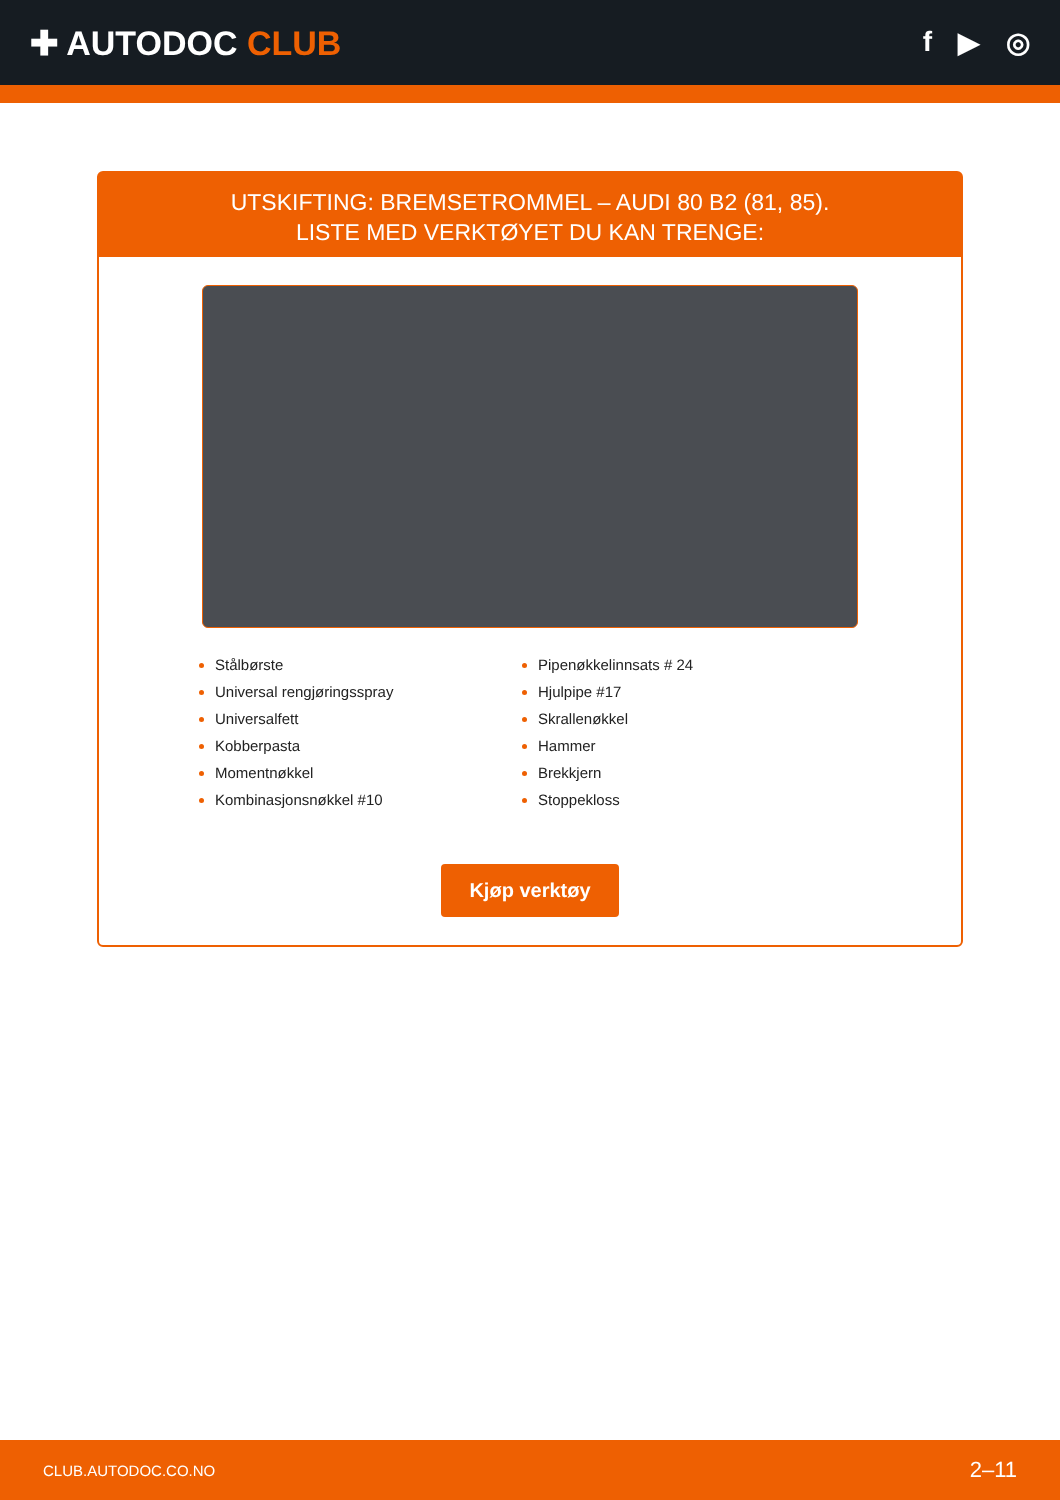✚ AUTODOC CLUB
f ▶ ◎
UTSKIFTING: BREMSETROMMEL – AUDI 80 B2 (81, 85).
LISTE MED VERKTØYET DU KAN TRENGE:
Stålbørste
Universal rengjøringsspray
Universalfett
Kobberpasta
Momentnøkkel
Kombinasjonsnøkkel #10
Pipenøkkelinnsats # 24
Hjulpipe #17
Skrallenøkkel
Hammer
Brekkjern
Stoppekloss
Kjøp verktøy
CLUB.AUTODOC.CO.NO 2–11